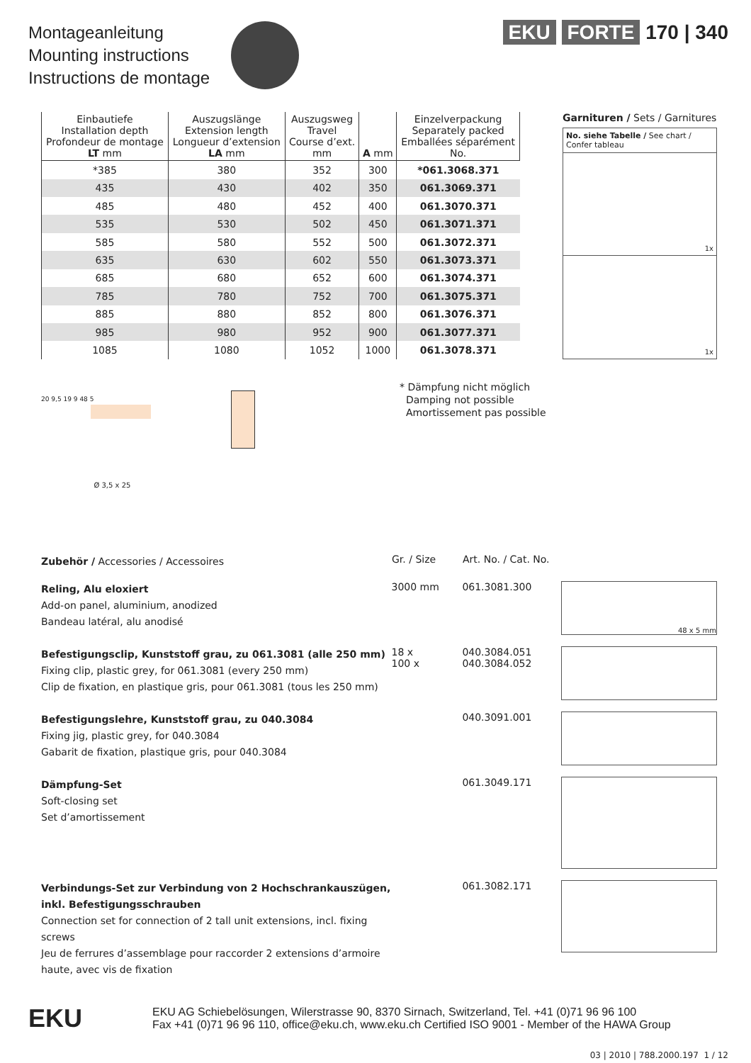Montageanleitung
Mounting instructions
Instructions de montage
EKU FORTE 170 | 340
| Einbautiefe Installation depth Profondeur de montage LT mm | Auszugslänge Extension length Longueur d’extension LA mm | Auszugsweg Travel Course d’ext. mm | A mm | Einzelverpackung Separately packed Emballées séparément No. |
| --- | --- | --- | --- | --- |
| *385 | 380 | 352 | 300 | *061.3068.371 |
| 435 | 430 | 402 | 350 | 061.3069.371 |
| 485 | 480 | 452 | 400 | 061.3070.371 |
| 535 | 530 | 502 | 450 | 061.3071.371 |
| 585 | 580 | 552 | 500 | 061.3072.371 |
| 635 | 630 | 602 | 550 | 061.3073.371 |
| 685 | 680 | 652 | 600 | 061.3074.371 |
| 785 | 780 | 752 | 700 | 061.3075.371 |
| 885 | 880 | 852 | 800 | 061.3076.371 |
| 985 | 980 | 952 | 900 | 061.3077.371 |
| 1085 | 1080 | 1052 | 1000 | 061.3078.371 |
Garnituren / Sets / Garnitures
No. siehe Tabelle / See chart / Confer tableau
1x
1x
* Dämpfung nicht möglich
Damping not possible
Amortissement pas possible
20 9,5 19 9 48 5
Ø 3,5 x 25
Zubehör / Accessories / Accessoires
Gr. / Size Art. No. / Cat. No.
Reling, Alu eloxiert
Add-on panel, aluminium, anodized
Bandeau latéral, alu anodisé
3000 mm 061.3081.300
48 x 5 mm
Befestigungsclip, Kunststoff grau, zu 061.3081 (alle 250 mm)
Fixing clip, plastic grey, for 061.3081 (every 250 mm)
Clip de fixation, en plastique gris, pour 061.3081 (tous les 250 mm)
18 x
100 x
040.3084.051
040.3084.052
Befestigungslehre, Kunststoff grau, zu 040.3084
Fixing jig, plastic grey, for 040.3084
Gabarit de fixation, plastique gris, pour 040.3084
040.3091.001
Dämpfung-Set
Soft-closing set
Set d’amortissement
061.3049.171
Verbindungs-Set zur Verbindung von 2 Hochschrankauszügen, inkl. Befestigungsschrauben
Connection set for connection of 2 tall unit extensions, incl. fixing screws
Jeu de ferrures d’assemblage pour raccorder 2 extensions d’armoire haute, avec vis de fixation
061.3082.171
EKU
EKU AG Schiebelösungen, Wilerstrasse 90, 8370 Sirnach, Switzerland, Tel. +41 (0)71 96 96 100
Fax +41 (0)71 96 96 110, office@eku.ch, www.eku.ch Certified ISO 9001 - Member of the HAWA Group
03 | 2010 | 788.2000.197 1 / 12